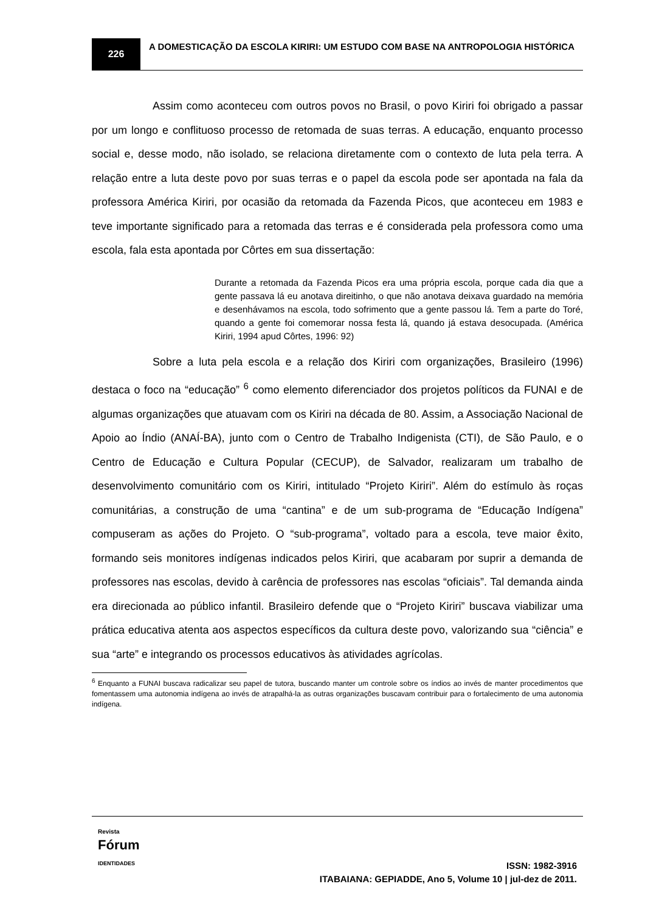226
A DOMESTICAÇÃO DA ESCOLA KIRIRI: UM ESTUDO COM BASE NA ANTROPOLOGIA HISTÓRICA
Assim como aconteceu com outros povos no Brasil, o povo Kiriri foi obrigado a passar por um longo e conflituoso processo de retomada de suas terras. A educação, enquanto processo social e, desse modo, não isolado, se relaciona diretamente com o contexto de luta pela terra. A relação entre a luta deste povo por suas terras e o papel da escola pode ser apontada na fala da professora América Kiriri, por ocasião da retomada da Fazenda Picos, que aconteceu em 1983 e teve importante significado para a retomada das terras e é considerada pela professora como uma escola, fala esta apontada por Côrtes em sua dissertação:
Durante a retomada da Fazenda Picos era uma própria escola, porque cada dia que a gente passava lá eu anotava direitinho, o que não anotava deixava guardado na memória e desenhávamos na escola, todo sofrimento que a gente passou lá. Tem a parte do Toré, quando a gente foi comemorar nossa festa lá, quando já estava desocupada. (América Kiriri, 1994 apud Côrtes, 1996: 92)
Sobre a luta pela escola e a relação dos Kiriri com organizações, Brasileiro (1996) destaca o foco na “educação” <sup>6</sup> como elemento diferenciador dos projetos políticos da FUNAI e de algumas organizações que atuavam com os Kiriri na década de 80. Assim, a Associação Nacional de Apoio ao Índio (ANAÍ-BA), junto com o Centro de Trabalho Indigenista (CTI), de São Paulo, e o Centro de Educação e Cultura Popular (CECUP), de Salvador, realizaram um trabalho de desenvolvimento comunitário com os Kiriri, intitulado “Projeto Kiriri”. Além do estímulo às roças comunitárias, a construção de uma “cantina” e de um sub-programa de “Educação Indígena” compuseram as ações do Projeto. O “sub-programa”, voltado para a escola, teve maior êxito, formando seis monitores indígenas indicados pelos Kiriri, que acabaram por suprir a demanda de professores nas escolas, devido à carência de professores nas escolas “oficiais”. Tal demanda ainda era direcionada ao público infantil. Brasileiro defende que o “Projeto Kiriri” buscava viabilizar uma prática educativa atenta aos aspectos específicos da cultura deste povo, valorizando sua “ciência” e sua “arte” e integrando os processos educativos às atividades agrícolas.
<sup>6</sup> Enquanto a FUNAI buscava radicalizar seu papel de tutora, buscando manter um controle sobre os índios ao invés de manter procedimentos que fomentassem uma autonomia indígena ao invés de atrapalhá-la as outras organizações buscavam contribuir para o fortalecimento de uma autonomia indígena.
Revista
Fórum
IDENTIDADES
ISSN: 1982-3916
ITABAIANA: GEPIADDE, Ano 5, Volume 10 | jul-dez de 2011.